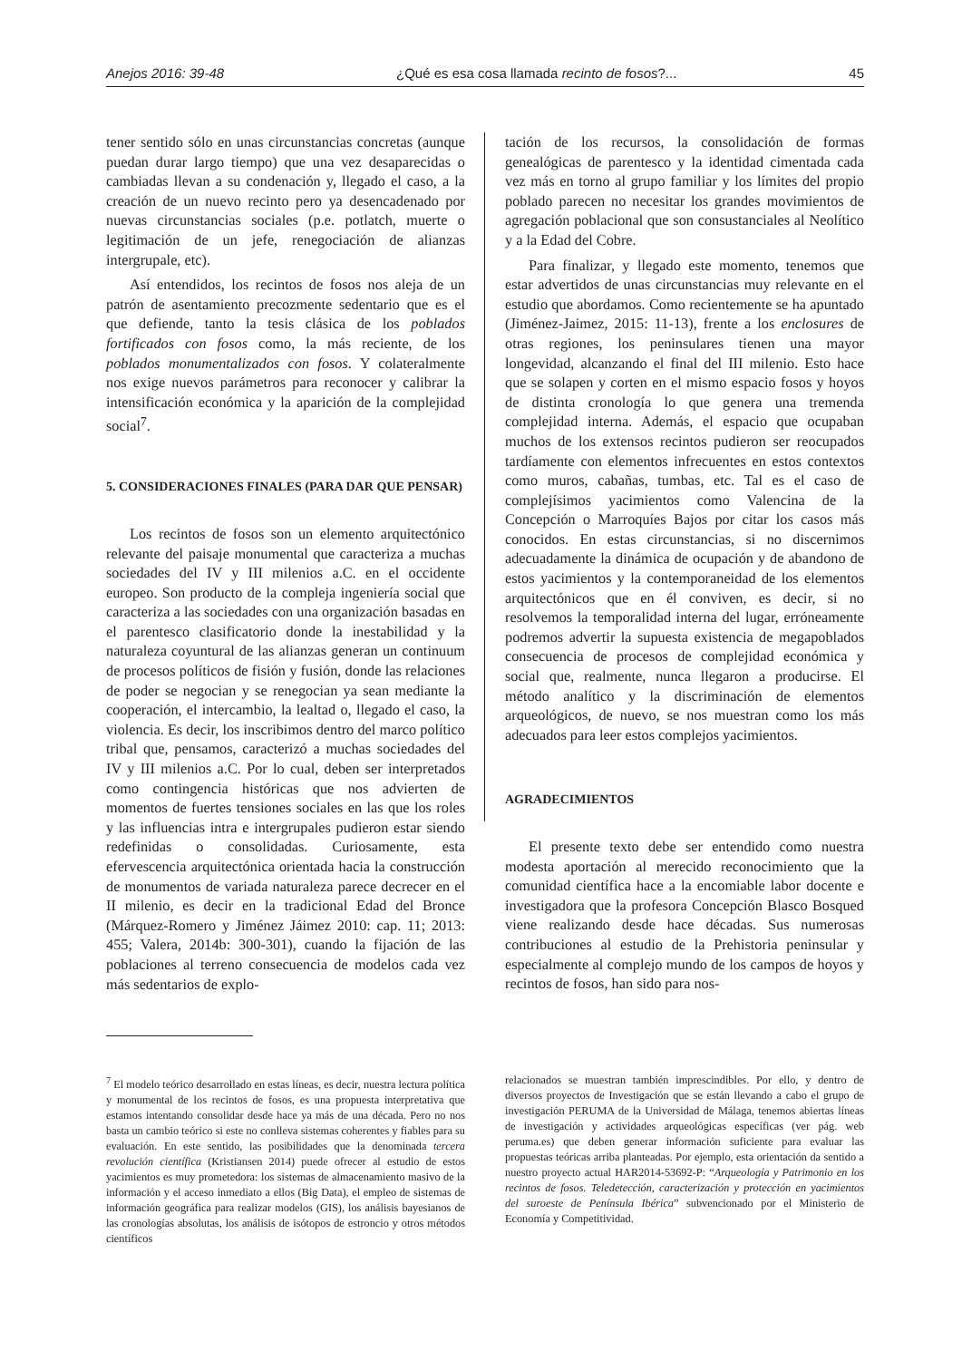Anejos 2016: 39-48 ¿Qué es esa cosa llamada recinto de fosos?... 45
tener sentido sólo en unas circunstancias concretas (aunque puedan durar largo tiempo) que una vez desaparecidas o cambiadas llevan a su condenación y, llegado el caso, a la creación de un nuevo recinto pero ya desencadenado por nuevas circunstancias sociales (p.e. potlatch, muerte o legitimación de un jefe, renegociación de alianzas intergrupale, etc).
Así entendidos, los recintos de fosos nos aleja de un patrón de asentamiento precozmente sedentario que es el que defiende, tanto la tesis clásica de los poblados fortificados con fosos como, la más reciente, de los poblados monumentalizados con fosos. Y colateralmente nos exige nuevos parámetros para reconocer y calibrar la intensificación económica y la aparición de la complejidad social<sup>7</sup>.
5. CONSIDERACIONES FINALES (PARA DAR QUE PENSAR)
Los recintos de fosos son un elemento arquitectónico relevante del paisaje monumental que caracteriza a muchas sociedades del IV y III milenios a.C. en el occidente europeo. Son producto de la compleja ingeniería social que caracteriza a las sociedades con una organización basadas en el parentesco clasificatorio donde la inestabilidad y la naturaleza coyuntural de las alianzas generan un continuum de procesos políticos de fisión y fusión, donde las relaciones de poder se negocian y se renegocian ya sean mediante la cooperación, el intercambio, la lealtad o, llegado el caso, la violencia. Es decir, los inscribimos dentro del marco político tribal que, pensamos, caracterizó a muchas sociedades del IV y III milenios a.C. Por lo cual, deben ser interpretados como contingencia históricas que nos advierten de momentos de fuertes tensiones sociales en las que los roles y las influencias intra e intergrupales pudieron estar siendo redefinidas o consolidadas. Curiosamente, esta efervescencia arquitectónica orientada hacia la construcción de monumentos de variada naturaleza parece decrecer en el II milenio, es decir en la tradicional Edad del Bronce (Márquez-Romero y Jiménez Jáimez 2010: cap. 11; 2013: 455; Valera, 2014b: 300-301), cuando la fijación de las poblaciones al terreno consecuencia de modelos cada vez más sedentarios de explo-
tación de los recursos, la consolidación de formas genealógicas de parentesco y la identidad cimentada cada vez más en torno al grupo familiar y los límites del propio poblado parecen no necesitar los grandes movimientos de agregación poblacional que son consustanciales al Neolítico y a la Edad del Cobre.
Para finalizar, y llegado este momento, tenemos que estar advertidos de unas circunstancias muy relevante en el estudio que abordamos. Como recientemente se ha apuntado (Jiménez-Jaimez, 2015: 11-13), frente a los enclosures de otras regiones, los peninsulares tienen una mayor longevidad, alcanzando el final del III milenio. Esto hace que se solapen y corten en el mismo espacio fosos y hoyos de distinta cronología lo que genera una tremenda complejidad interna. Además, el espacio que ocupaban muchos de los extensos recintos pudieron ser reocupados tardíamente con elementos infrecuentes en estos contextos como muros, cabañas, tumbas, etc. Tal es el caso de complejísimos yacimientos como Valencina de la Concepción o Marroquíes Bajos por citar los casos más conocidos. En estas circunstancias, si no discernimos adecuadamente la dinámica de ocupación y de abandono de estos yacimientos y la contemporaneidad de los elementos arquitectónicos que en él conviven, es decir, si no resolvemos la temporalidad interna del lugar, erróneamente podremos advertir la supuesta existencia de megapoblados consecuencia de procesos de complejidad económica y social que, realmente, nunca llegaron a producirse. El método analítico y la discriminación de elementos arqueológicos, de nuevo, se nos muestran como los más adecuados para leer estos complejos yacimientos.
AGRADECIMIENTOS
El presente texto debe ser entendido como nuestra modesta aportación al merecido reconocimiento que la comunidad científica hace a la encomiable labor docente e investigadora que la profesora Concepción Blasco Bosqued viene realizando desde hace décadas. Sus numerosas contribuciones al estudio de la Prehistoria peninsular y especialmente al complejo mundo de los campos de hoyos y recintos de fosos, han sido para nos-
<sup>7</sup> El modelo teórico desarrollado en estas líneas, es decir, nuestra lectura política y monumental de los recintos de fosos, es una propuesta interpretativa que estamos intentando consolidar desde hace ya más de una década. Pero no nos basta un cambio teórico si este no conlleva sistemas coherentes y fiables para su evaluación. En este sentido, las posibilidades que la denominada tercera revolución científica (Kristiansen 2014) puede ofrecer al estudio de estos yacimientos es muy prometedora: los sistemas de almacenamiento masivo de la información y el acceso inmediato a ellos (Big Data), el empleo de sistemas de información geográfica para realizar modelos (GIS), los análisis bayesianos de las cronologías absolutas, los análisis de isótopos de estroncio y otros métodos científicos
relacionados se muestran también imprescindibles. Por ello, y dentro de diversos proyectos de Investigación que se están llevando a cabo el grupo de investigación PERUMA de la Universidad de Málaga, tenemos abiertas líneas de investigación y actividades arqueológicas específicas (ver pág. web peruma.es) que deben generar información suficiente para evaluar las propuestas teóricas arriba planteadas. Por ejemplo, esta orientación da sentido a nuestro proyecto actual HAR2014-53692-P: “Arqueología y Patrimonio en los recintos de fosos. Teledetección, caracterización y protección en yacimientos del suroeste de Península Ibérica” subvencionado por el Ministerio de Economía y Competitividad.